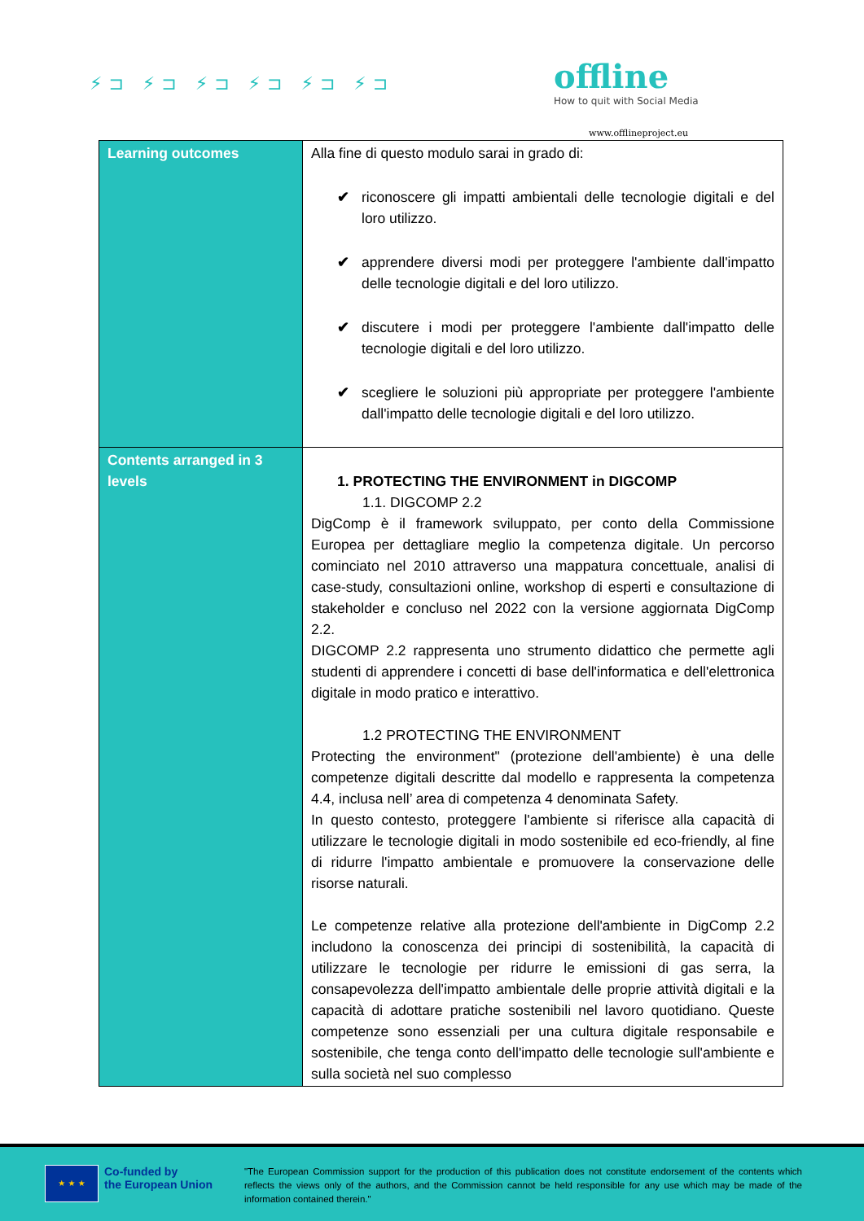⚡⊐ ⚡⊐ ⚡⊐ ⚡⊐ ⚡⊐ ⚡⊐
offline
How to quit with Social Media
www.offlineproject.eu
| Learning outcomes | Alla fine di questo modulo sarai in grado di: ✔ riconoscere gli impatti ambientali delle tecnologie digitali e del loro utilizzo. ✔ apprendere diversi modi per proteggere l'ambiente dall'impatto delle tecnologie digitali e del loro utilizzo. ✔ discutere i modi per proteggere l'ambiente dall'impatto delle tecnologie digitali e del loro utilizzo. ✔ scegliere le soluzioni più appropriate per proteggere l'ambiente dall'impatto delle tecnologie digitali e del loro utilizzo. |
| Contents arranged in 3 levels | 1. PROTECTING THE ENVIRONMENT in DIGCOMP 1.1. DIGCOMP 2.2 DigComp è il framework sviluppato, per conto della Commissione Europea per dettagliare meglio la competenza digitale. Un percorso cominciato nel 2010 attraverso una mappatura concettuale, analisi di case-study, consultazioni online, workshop di esperti e consultazione di stakeholder e concluso nel 2022 con la versione aggiornata DigComp 2.2. DIGCOMP 2.2 rappresenta uno strumento didattico che permette agli studenti di apprendere i concetti di base dell'informatica e dell'elettronica digitale in modo pratico e interattivo. 1.2 PROTECTING THE ENVIRONMENT Protecting the environment" (protezione dell'ambiente) è una delle competenze digitali descritte dal modello e rappresenta la competenza 4.4, inclusa nell’ area di competenza 4 denominata Safety. In questo contesto, proteggere l'ambiente si riferisce alla capacità di utilizzare le tecnologie digitali in modo sostenibile ed eco-friendly, al fine di ridurre l'impatto ambientale e promuovere la conservazione delle risorse naturali. Le competenze relative alla protezione dell'ambiente in DigComp 2.2 includono la conoscenza dei principi di sostenibilità, la capacità di utilizzare le tecnologie per ridurre le emissioni di gas serra, la consapevolezza dell'impatto ambientale delle proprie attività digitali e la capacità di adottare pratiche sostenibili nel lavoro quotidiano. Queste competenze sono essenziali per una cultura digitale responsabile e sostenibile, che tenga conto dell'impatto delle tecnologie sull'ambiente e sulla società nel suo complesso |
★ ★ ★
Co-funded by
the European Union
"The European Commission support for the production of this publication does not constitute endorsement of the contents which reflects the views only of the authors, and the Commission cannot be held responsible for any use which may be made of the information contained therein."